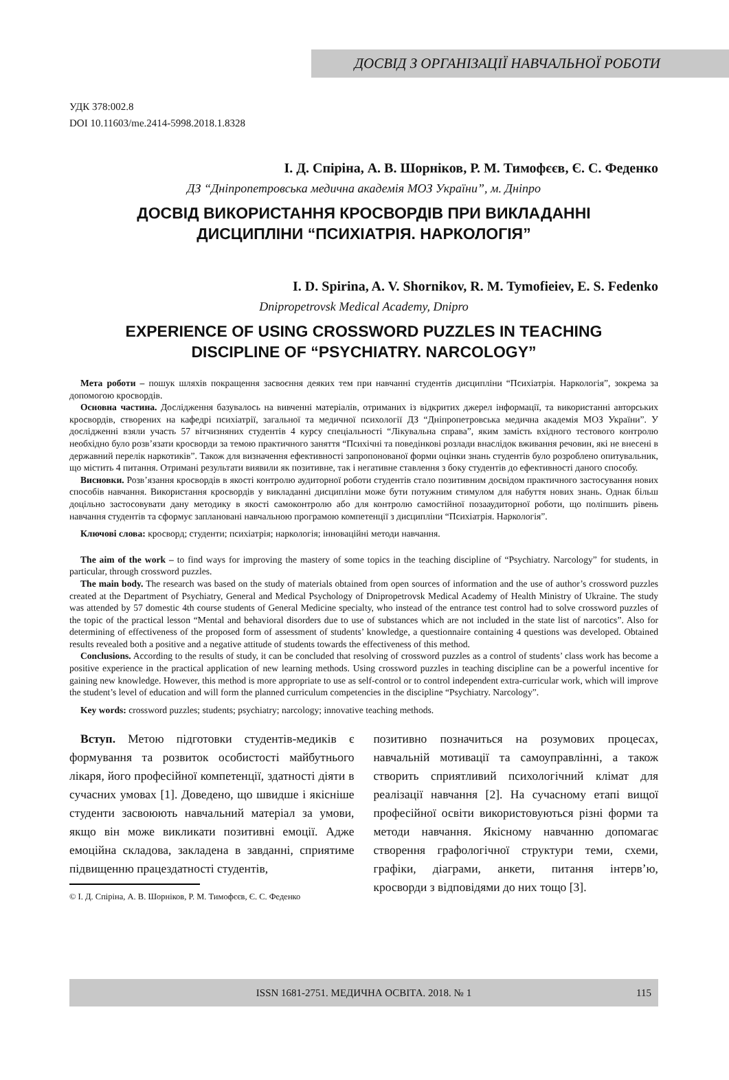ДОСВІД З ОРГАНІЗАЦІЇ НАВЧАЛЬНОЇ РОБОТИ
УДК 378:002.8
DOI 10.11603/me.2414-5998.2018.1.8328
І. Д. Спіріна, А. В. Шорніков, Р. М. Тимофєєв, Є. С. Феденко
ДЗ “Дніпропетровська медична академія МОЗ України”, м. Дніпро
ДОСВІД ВИКОРИСТАННЯ КРОСВОРДІВ ПРИ ВИКЛАДАННІ
ДИСЦИПЛІНИ “ПСИХІАТРІЯ. НАРКОЛОГІЯ”
I. D. Spirina, A. V. Shornikov, R. M. Tymofieiev, E. S. Fedenko
Dnipropetrovsk Medical Academy, Dnipro
EXPERIENCE OF USING CROSSWORD PUZZLES IN TEACHING
DISCIPLINE OF “PSYCHIATRY. NARCOLOGY”
Мета роботи – пошук шляхів покращення засвоєння деяких тем при навчанні студентів дисципліни “Психіатрія. Наркологія”, зокрема за допомогою кросвордів.
Основна частина. Дослідження базувалось на вивченні матеріалів, отриманих із відкритих джерел інформації, та використанні авторських кросвордів, створених на кафедрі психіатрії, загальної та медичної психології ДЗ “Дніпропетровська медична академія МОЗ України”. У дослідженні взяли участь 57 вітчизняних студентів 4 курсу спеціальності “Лікувальна справа”, яким замість вхідного тестового контролю необхідно було розв’язати кросворди за темою практичного заняття “Психічні та поведінкові розлади внаслідок вживання речовин, які не внесені в державний перелік наркотиків”. Також для визначення ефективності запропонованої форми оцінки знань студентів було розроблено опитувальник, що містить 4 питання. Отримані результати виявили як позитивне, так і негативне ставлення з боку студентів до ефективності даного способу.
Висновки. Розв’язання кросвордів в якості контролю аудиторної роботи студентів стало позитивним досвідом практичного застосування нових способів навчання. Використання кросвордів у викладанні дисципліни може бути потужним стимулом для набуття нових знань. Однак більш доцільно застосовувати дану методику в якості самоконтролю або для контролю самостійної позааудиторної роботи, що поліпшить рівень навчання студентів та сформує заплановані навчальною програмою компетенції з дисципліни “Психіатрія. Наркологія”.
Ключові слова: кросворд; студенти; психіатрія; наркологія; інноваційні методи навчання.
The aim of the work – to find ways for improving the mastery of some topics in the teaching discipline of “Psychiatry. Narcology” for students, in particular, through crossword puzzles.
The main body. The research was based on the study of materials obtained from open sources of information and the use of author’s crossword puzzles created at the Department of Psychiatry, General and Medical Psychology of Dnipropetrovsk Medical Academy of Health Ministry of Ukraine. The study was attended by 57 domestic 4th course students of General Medicine specialty, who instead of the entrance test control had to solve crossword puzzles of the topic of the practical lesson “Mental and behavioral disorders due to use of substances which are not included in the state list of narcotics”. Also for determining of effectiveness of the proposed form of assessment of students’ knowledge, a questionnaire containing 4 questions was developed. Obtained results revealed both a positive and a negative attitude of students towards the effectiveness of this method.
Conclusions. According to the results of study, it can be concluded that resolving of crossword puzzles as a control of students’ class work has become a positive experience in the practical application of new learning methods. Using crossword puzzles in teaching discipline can be a powerful incentive for gaining new knowledge. However, this method is more appropriate to use as self-control or to control independent extra-curricular work, which will improve the student’s level of education and will form the planned curriculum competencies in the discipline “Psychiatry. Narcology”.
Key words: crossword puzzles; students; psychiatry; narcology; innovative teaching methods.
Вступ. Метою підготовки студентів-медиків є формування та розвиток особистості майбутнього лікаря, його професійної компетенції, здатності діяти в сучасних умовах [1]. Доведено, що швидше і якісніше студенти засвоюють навчальний матеріал за умови, якщо він може викликати позитивні емоції. Адже емоційна складова, закладена в завданні, сприятиме підвищенню працездатності студентів,
© І. Д. Спіріна, А. В. Шорніков, Р. М. Тимофєєв, Є. С. Феденко
позитивно позначиться на розумових процесах, навчальній мотивації та самоуправлінні, а також створить сприятливий психологічний клімат для реалізації навчання [2]. На сучасному етапі вищої професійної освіти використовуються різні форми та методи навчання. Якісному навчанню допомагає створення графологічної структури теми, схеми, графіки, діаграми, анкети, питання інтерв’ю, кросворди з відповідями до них тощо [3].
ISSN 1681-2751. МЕДИЧНА ОСВІТА. 2018. № 1 115